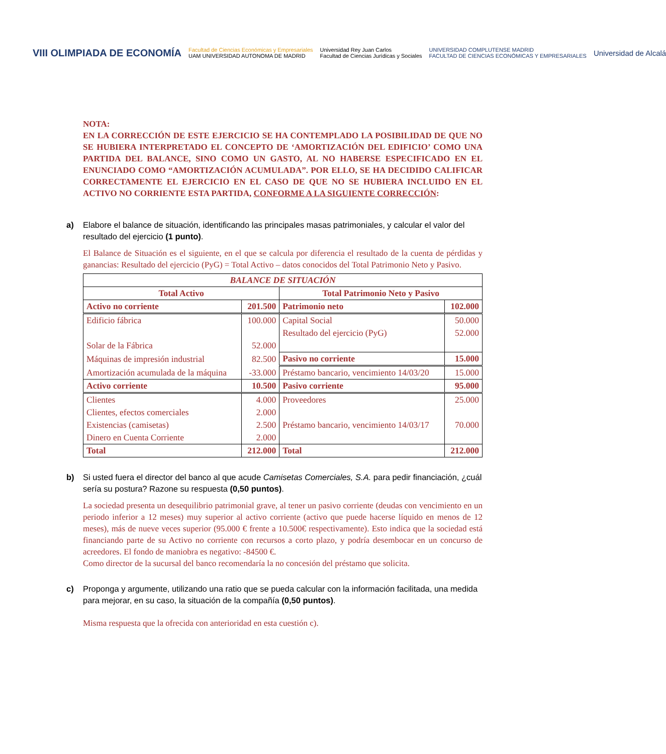VIII OLIMPIADA DE ECONOMÍA
Facultad de Ciencias Económicas y Empresariales
UAM UNIVERSIDAD AUTONOMA DE MADRID
Universidad Rey Juan Carlos
Facultad de Ciencias Jurídicas y Sociales
UNIVERSIDAD COMPLUTENSE MADRID
FACULTAD DE CIENCIAS ECONÓMICAS Y EMPRESARIALES
Universidad de Alcalá
NOTA:
EN LA CORRECCIÓN DE ESTE EJERCICIO SE HA CONTEMPLADO LA POSIBILIDAD DE QUE NO SE HUBIERA INTERPRETADO EL CONCEPTO DE ‘AMORTIZACIÓN DEL EDIFICIO’ COMO UNA PARTIDA DEL BALANCE, SINO COMO UN GASTO, AL NO HABERSE ESPECIFICADO EN EL ENUNCIADO COMO “AMORTIZACIÓN ACUMULADA”. POR ELLO, SE HA DECIDIDO CALIFICAR CORRECTAMENTE EL EJERCICIO EN EL CASO DE QUE NO SE HUBIERA INCLUIDO EN EL ACTIVO NO CORRIENTE ESTA PARTIDA, CONFORME A LA SIGUIENTE CORRECCIÓN:
a) Elabore el balance de situación, identificando las principales masas patrimoniales, y calcular el valor del resultado del ejercicio (1 punto).
El Balance de Situación es el siguiente, en el que se calcula por diferencia el resultado de la cuenta de pérdidas y ganancias: Resultado del ejercicio (PyG) = Total Activo – datos conocidos del Total Patrimonio Neto y Pasivo.
| BALANCE DE SITUACIÓN | | | |
| --- | --- | --- | --- |
| Total Activo | | Total Patrimonio Neto y Pasivo | |
| Activo no corriente | 201.500 | Patrimonio neto | 102.000 |
| Edificio fábrica | 100.000 | Capital Social | 50.000 |
| | | Resultado del ejercicio (PyG) | 52.000 |
| Solar de la Fábrica | 52.000 | | |
| Máquinas de impresión industrial | 82.500 | Pasivo no corriente | 15.000 |
| Amortización acumulada de la máquina | -33.000 | Préstamo bancario, vencimiento 14/03/20 | 15.000 |
| Activo corriente | 10.500 | Pasivo corriente | 95.000 |
| Clientes | 4.000 | Proveedores | 25.000 |
| Clientes, efectos comerciales | 2.000 | Préstamo bancario, vencimiento 14/03/17 | 70.000 |
| Existencias (camisetas) | 2.500 | | |
| Dinero en Cuenta Corriente | 2.000 | | |
| Total | 212.000 | Total | 212.000 |
b) Si usted fuera el director del banco al que acude Camisetas Comerciales, S.A. para pedir financiación, ¿cuál sería su postura? Razone su respuesta (0,50 puntos).
La sociedad presenta un desequilibrio patrimonial grave, al tener un pasivo corriente (deudas con vencimiento en un periodo inferior a 12 meses) muy superior al activo corriente (activo que puede hacerse líquido en menos de 12 meses), más de nueve veces superior (95.000 € frente a 10.500€ respectivamente). Esto indica que la sociedad está financiando parte de su Activo no corriente con recursos a corto plazo, y podría desembocar en un concurso de acreedores. El fondo de maniobra es negativo: -84500 €.
Como director de la sucursal del banco recomendaría la no concesión del préstamo que solicita.
c) Proponga y argumente, utilizando una ratio que se pueda calcular con la información facilitada, una medida para mejorar, en su caso, la situación de la compañía (0,50 puntos).
Misma respuesta que la ofrecida con anterioridad en esta cuestión c).